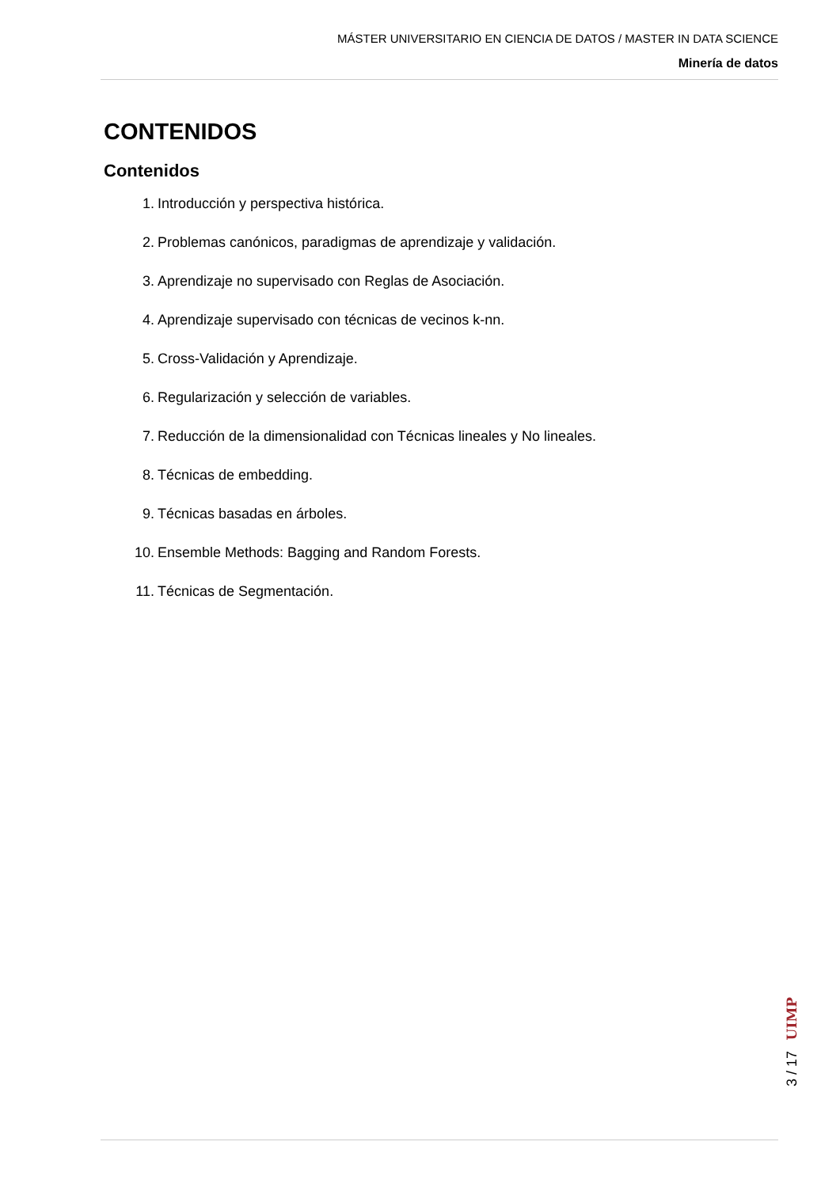MÁSTER UNIVERSITARIO EN CIENCIA DE DATOS / MASTER IN DATA SCIENCE
Minería de datos
CONTENIDOS
Contenidos
1. Introducción y perspectiva histórica.
2. Problemas canónicos, paradigmas de aprendizaje y validación.
3. Aprendizaje no supervisado con Reglas de Asociación.
4. Aprendizaje supervisado con técnicas de vecinos k-nn.
5. Cross-Validación y Aprendizaje.
6. Regularización y selección de variables.
7. Reducción de la dimensionalidad con Técnicas lineales y No lineales.
8. Técnicas de embedding.
9. Técnicas basadas en árboles.
10. Ensemble Methods: Bagging and Random Forests.
11. Técnicas de Segmentación.
UIMP
3 / 17